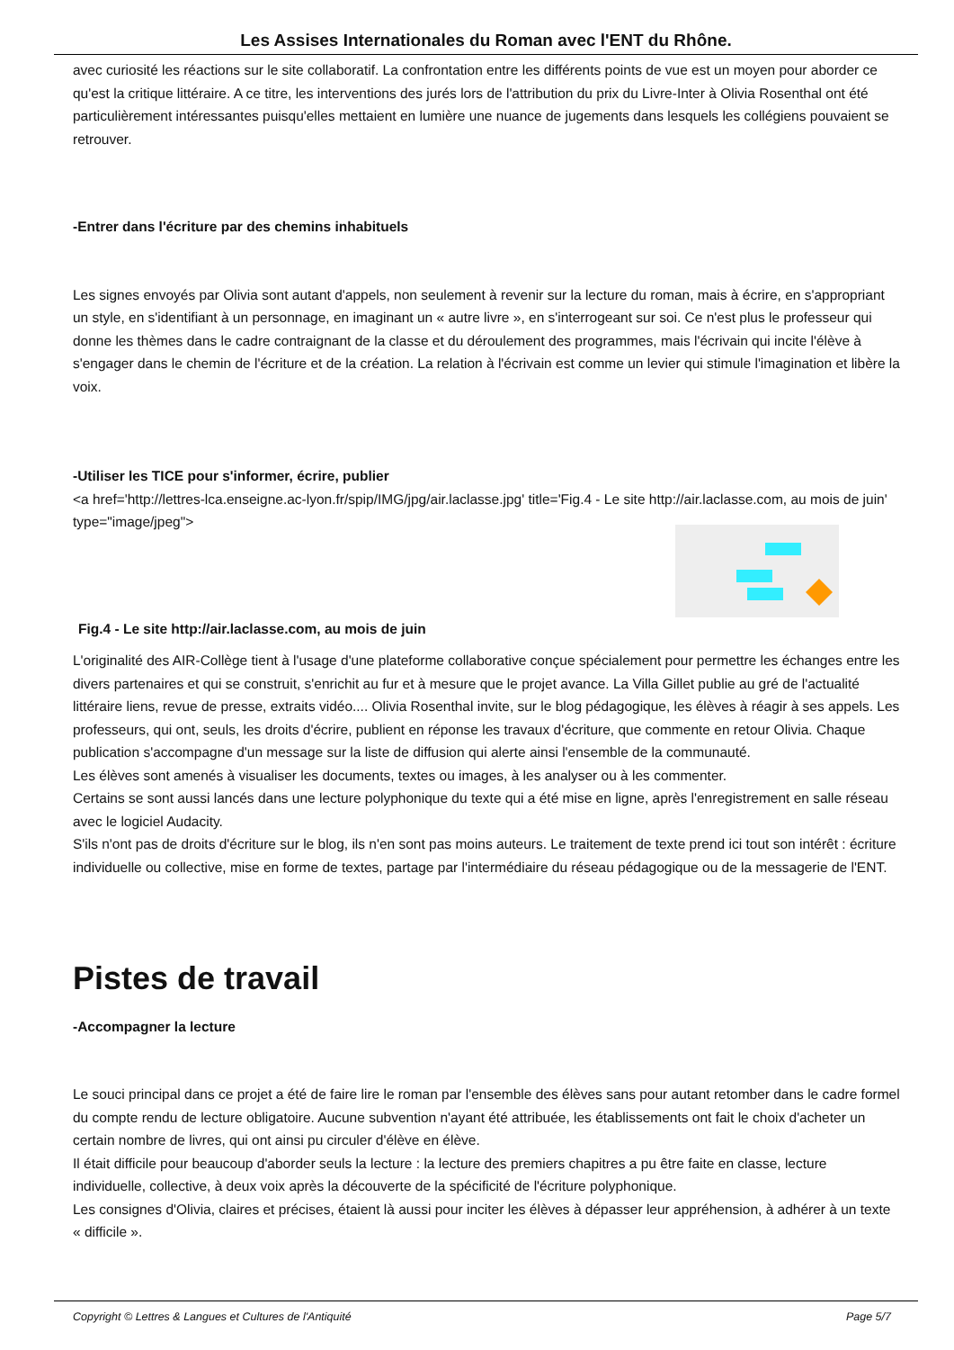Les Assises Internationales du Roman avec l'ENT du Rhône.
avec curiosité les réactions sur le site collaboratif. La confrontation entre les différents points de vue est un moyen pour aborder ce qu'est la critique littéraire. A ce titre, les interventions des jurés lors de l'attribution du prix du Livre-Inter à Olivia Rosenthal ont été particulièrement intéressantes puisqu'elles mettaient en lumière une nuance de jugements dans lesquels les collégiens pouvaient se retrouver.
-Entrer dans l'écriture par des chemins inhabituels
Les signes envoyés par Olivia sont autant d'appels, non seulement à revenir sur la lecture du roman, mais à écrire, en s'appropriant un style, en s'identifiant à un personnage, en imaginant un « autre livre », en s'interrogeant sur soi. Ce n'est plus le professeur qui donne les thèmes dans le cadre contraignant de la classe et du déroulement des programmes, mais l'écrivain qui incite l'élève à s'engager dans le chemin de l'écriture et de la création. La relation à l'écrivain est comme un levier qui stimule l'imagination et libère la voix.
-Utiliser les TICE pour s'informer, écrire, publier
<a href='http://lettres-lca.enseigne.ac-lyon.fr/spip/IMG/jpg/air.laclasse.jpg' title='Fig.4 - Le site http://air.laclasse.com, au mois de juin' type="image/jpeg">
Fig.4 - Le site http://air.laclasse.com, au mois de juin
L'originalité des AIR-Collège tient à l'usage d'une plateforme collaborative conçue spécialement pour permettre les échanges entre les divers partenaires et qui se construit, s'enrichit au fur et à mesure que le projet avance. La Villa Gillet publie au gré de l'actualité littéraire liens, revue de presse, extraits vidéo.... Olivia Rosenthal invite, sur le blog pédagogique, les élèves à réagir à ses appels. Les professeurs, qui ont, seuls, les droits d'écrire, publient en réponse les travaux d'écriture, que commente en retour Olivia. Chaque publication s'accompagne d'un message sur la liste de diffusion qui alerte ainsi l'ensemble de la communauté.
Les élèves sont amenés à visualiser les documents, textes ou images, à les analyser ou à les commenter.
Certains se sont aussi lancés dans une lecture polyphonique du texte qui a été mise en ligne, après l'enregistrement en salle réseau avec le logiciel Audacity.
S'ils n'ont pas de droits d'écriture sur le blog, ils n'en sont pas moins auteurs. Le traitement de texte prend ici tout son intérêt : écriture individuelle ou collective, mise en forme de textes, partage par l'intermédiaire du réseau pédagogique ou de la messagerie de l'ENT.
Pistes de travail
-Accompagner la lecture
Le souci principal dans ce projet a été de faire lire le roman par l'ensemble des élèves sans pour autant retomber dans le cadre formel du compte rendu de lecture obligatoire. Aucune subvention n'ayant été attribuée, les établissements ont fait le choix d'acheter un certain nombre de livres, qui ont ainsi pu circuler d'élève en élève.
Il était difficile pour beaucoup d'aborder seuls la lecture : la lecture des premiers chapitres a pu être faite en classe, lecture individuelle, collective, à deux voix après la découverte de la spécificité de l'écriture polyphonique.
Les consignes d'Olivia, claires et précises, étaient là aussi pour inciter les élèves à dépasser leur appréhension, à adhérer à un texte « difficile ».
Copyright © Lettres & Langues et Cultures de l'Antiquité Page 5/7